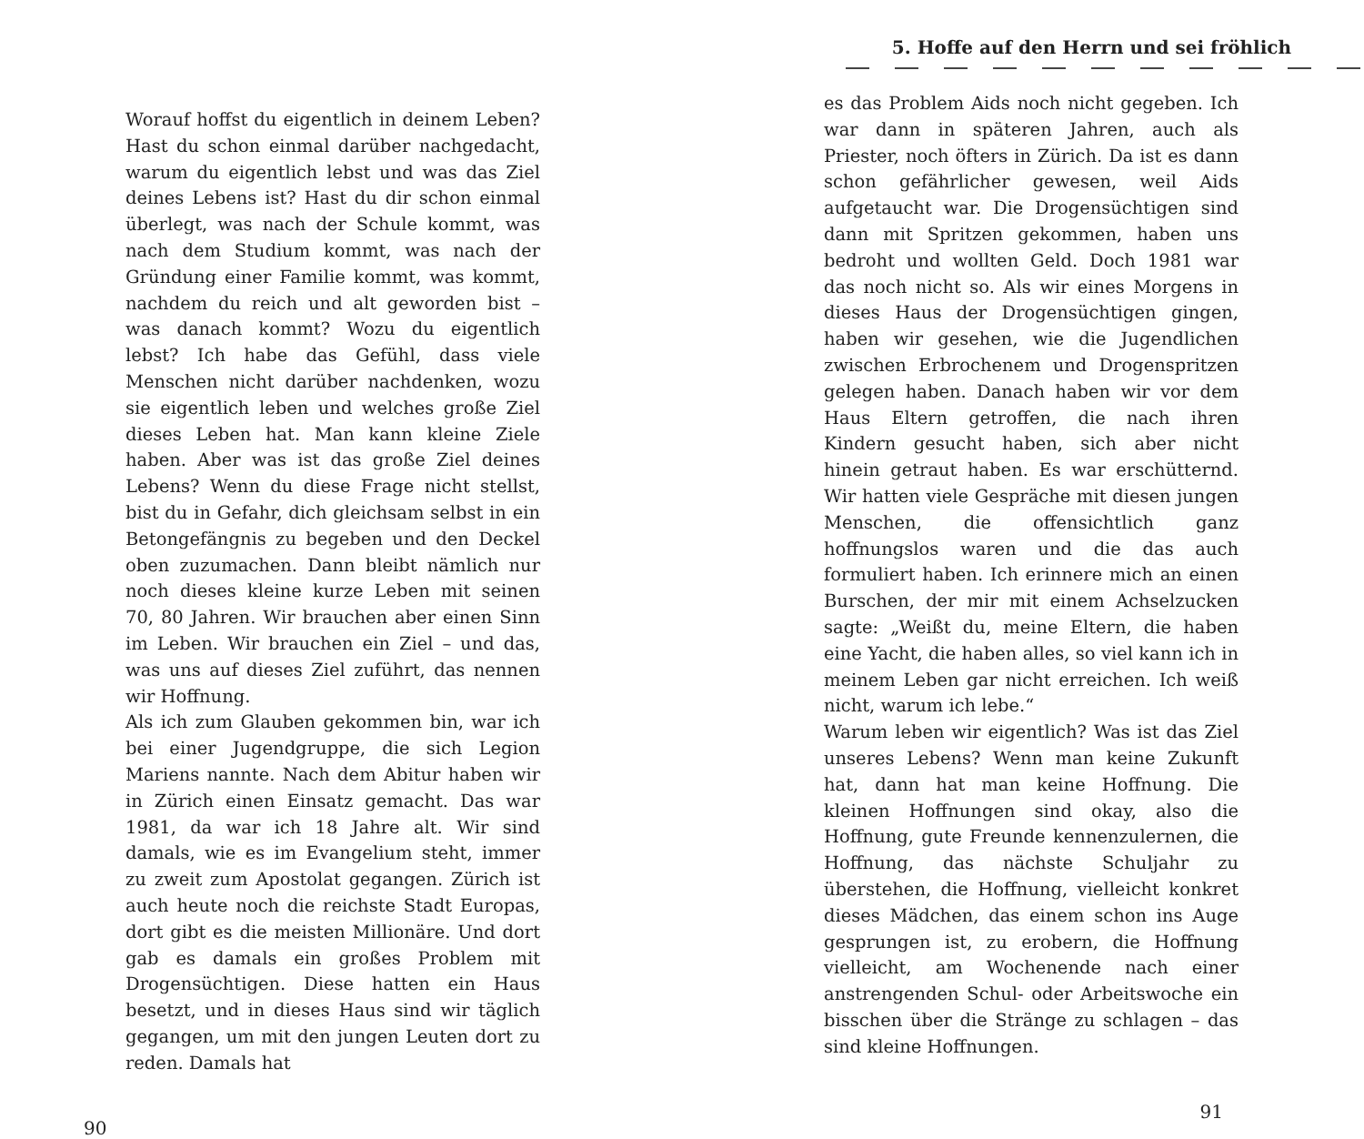Worauf hoffst du eigentlich in deinem Leben? Hast du schon einmal darüber nachgedacht, warum du eigentlich lebst und was das Ziel deines Lebens ist? Hast du dir schon einmal überlegt, was nach der Schule kommt, was nach dem Studium kommt, was nach der Gründung einer Familie kommt, was kommt, nachdem du reich und alt geworden bist – was danach kommt? Wozu du eigentlich lebst? Ich habe das Gefühl, dass viele Menschen nicht darüber nachdenken, wozu sie eigentlich leben und welches große Ziel dieses Leben hat. Man kann kleine Ziele haben. Aber was ist das große Ziel deines Lebens? Wenn du diese Frage nicht stellst, bist du in Gefahr, dich gleichsam selbst in ein Betongefängnis zu begeben und den Deckel oben zuzumachen. Dann bleibt nämlich nur noch dieses kleine kurze Leben mit seinen 70, 80 Jahren. Wir brauchen aber einen Sinn im Leben. Wir brauchen ein Ziel – und das, was uns auf dieses Ziel zuführt, das nennen wir Hoffnung.
Als ich zum Glauben gekommen bin, war ich bei einer Jugendgruppe, die sich Legion Mariens nannte. Nach dem Abitur haben wir in Zürich einen Einsatz gemacht. Das war 1981, da war ich 18 Jahre alt. Wir sind damals, wie es im Evangelium steht, immer zu zweit zum Apostolat gegangen. Zürich ist auch heute noch die reichste Stadt Europas, dort gibt es die meisten Millionäre. Und dort gab es damals ein großes Problem mit Drogensüchtigen. Diese hatten ein Haus besetzt, und in dieses Haus sind wir täglich gegangen, um mit den jungen Leuten dort zu reden. Damals hat
90
5. Hoffe auf den Herrn und sei fröhlich
es das Problem Aids noch nicht gegeben. Ich war dann in späteren Jahren, auch als Priester, noch öfters in Zürich. Da ist es dann schon gefährlicher gewesen, weil Aids aufgetaucht war. Die Drogensüchtigen sind dann mit Spritzen gekommen, haben uns bedroht und wollten Geld. Doch 1981 war das noch nicht so. Als wir eines Morgens in dieses Haus der Drogensüchtigen gingen, haben wir gesehen, wie die Jugendlichen zwischen Erbrochenem und Drogenspritzen gelegen haben. Danach haben wir vor dem Haus Eltern getroffen, die nach ihren Kindern gesucht haben, sich aber nicht hinein getraut haben. Es war erschütternd. Wir hatten viele Gespräche mit diesen jungen Menschen, die offensichtlich ganz hoffnungslos waren und die das auch formuliert haben. Ich erinnere mich an einen Burschen, der mir mit einem Achselzucken sagte: „Weißt du, meine Eltern, die haben eine Yacht, die haben alles, so viel kann ich in meinem Leben gar nicht erreichen. Ich weiß nicht, warum ich lebe.“
Warum leben wir eigentlich? Was ist das Ziel unseres Lebens? Wenn man keine Zukunft hat, dann hat man keine Hoffnung. Die kleinen Hoffnungen sind okay, also die Hoffnung, gute Freunde kennenzulernen, die Hoffnung, das nächste Schuljahr zu überstehen, die Hoffnung, vielleicht konkret dieses Mädchen, das einem schon ins Auge gesprungen ist, zu erobern, die Hoffnung vielleicht, am Wochenende nach einer anstrengenden Schul- oder Arbeitswoche ein bisschen über die Stränge zu schlagen – das sind kleine Hoffnungen.
91